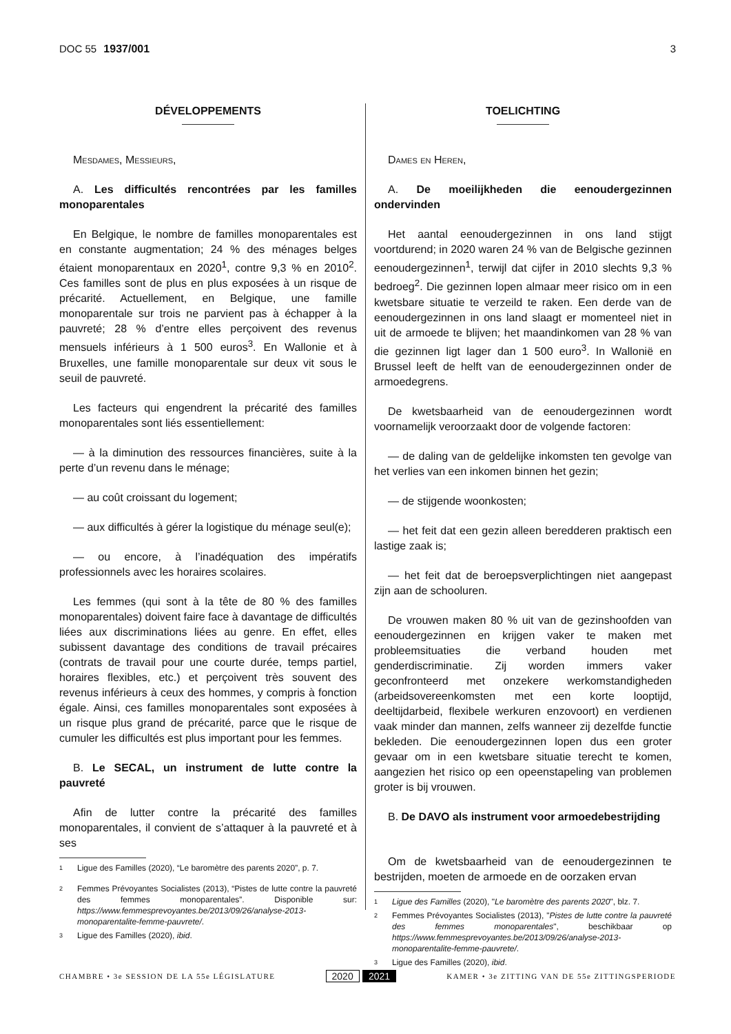DOC 55 1937/001 3
DÉVELOPPEMENTS
Mesdames, Messieurs,
A. Les difficultés rencontrées par les familles monoparentales
En Belgique, le nombre de familles monoparentales est en constante augmentation; 24 % des ménages belges étaient monoparentaux en 2020<sup>1</sup>, contre 9,3 % en 2010<sup>2</sup>. Ces familles sont de plus en plus exposées à un risque de précarité. Actuellement, en Belgique, une famille monoparentale sur trois ne parvient pas à échapper à la pauvreté; 28 % d’entre elles perçoivent des revenus mensuels inférieurs à 1 500 euros<sup>3</sup>. En Wallonie et à Bruxelles, une famille monoparentale sur deux vit sous le seuil de pauvreté.
Les facteurs qui engendrent la précarité des familles monoparentales sont liés essentiellement:
— à la diminution des ressources financières, suite à la perte d’un revenu dans le ménage;
— au coût croissant du logement;
— aux difficultés à gérer la logistique du ménage seul(e);
— ou encore, à l’inadéquation des impératifs professionnels avec les horaires scolaires.
Les femmes (qui sont à la tête de 80 % des familles monoparentales) doivent faire face à davantage de difficultés liées aux discriminations liées au genre. En effet, elles subissent davantage des conditions de travail précaires (contrats de travail pour une courte durée, temps partiel, horaires flexibles, etc.) et perçoivent très souvent des revenus inférieurs à ceux des hommes, y compris à fonction égale. Ainsi, ces familles monoparentales sont exposées à un risque plus grand de précarité, parce que le risque de cumuler les difficultés est plus important pour les femmes.
B. Le SECAL, un instrument de lutte contre la pauvreté
Afin de lutter contre la précarité des familles monoparentales, il convient de s’attaquer à la pauvreté et à ses
1 Ligue des Familles (2020), “Le baromètre des parents 2020”, p. 7.
2 Femmes Prévoyantes Socialistes (2013), “Pistes de lutte contre la pauvreté des femmes monoparentales”. Disponible sur: https://www.femmesprevoyantes.be/2013/09/26/analyse-2013-monoparentalite-femme-pauvrete/.
3 Ligue des Familles (2020), ibid.
TOELICHTING
Dames en Heren,
A. De moeilijkheden die eenoudergezinnen ondervinden
Het aantal eenoudergezinnen in ons land stijgt voortdurend; in 2020 waren 24 % van de Belgische gezinnen eenoudergezinnen<sup>1</sup>, terwijl dat cijfer in 2010 slechts 9,3 % bedroeg<sup>2</sup>. Die gezinnen lopen almaar meer risico om in een kwetsbare situatie te verzeild te raken. Een derde van de eenoudergezinnen in ons land slaagt er momenteel niet in uit de armoede te blijven; het maandinkomen van 28 % van die gezinnen ligt lager dan 1 500 euro<sup>3</sup>. In Wallonië en Brussel leeft de helft van de eenoudergezinnen onder de armoedegrens.
De kwetsbaarheid van de eenoudergezinnen wordt voornamelijk veroorzaakt door de volgende factoren:
— de daling van de geldelijke inkomsten ten gevolge van het verlies van een inkomen binnen het gezin;
— de stijgende woonkosten;
— het feit dat een gezin alleen beredderen praktisch een lastige zaak is;
— het feit dat de beroepsverplichtingen niet aangepast zijn aan de schooluren.
De vrouwen maken 80 % uit van de gezinshoofden van eenoudergezinnen en krijgen vaker te maken met probleemsituaties die verband houden met genderdiscriminatie. Zij worden immers vaker geconfronteerd met onzekere werkomstandigheden (arbeidsovereenkomsten met een korte looptijd, deeltijdarbeid, flexibele werkuren enzovoort) en verdienen vaak minder dan mannen, zelfs wanneer zij dezelfde functie bekleden. Die eenoudergezinnen lopen dus een groter gevaar om in een kwetsbare situatie terecht te komen, aangezien het risico op een opeenstapeling van problemen groter is bij vrouwen.
B. De DAVO als instrument voor armoedebestrijding
Om de kwetsbaarheid van de eenoudergezinnen te bestrijden, moeten de armoede en de oorzaken ervan
1 Ligue des Familles (2020), "Le baromètre des parents 2020", blz. 7.
2 Femmes Prévoyantes Socialistes (2013), "Pistes de lutte contre la pauvreté des femmes monoparentales", beschikbaar op https://www.femmesprevoyantes.be/2013/09/26/analyse-2013-monoparentalite-femme-pauvrete/.
3 Ligue des Familles (2020), ibid.
CHAMBRE • 3e SESSION DE LA 55e LÉGISLATURE
2020 2021
KAMER • 3e ZITTING VAN DE 55e ZITTINGSPERIODE